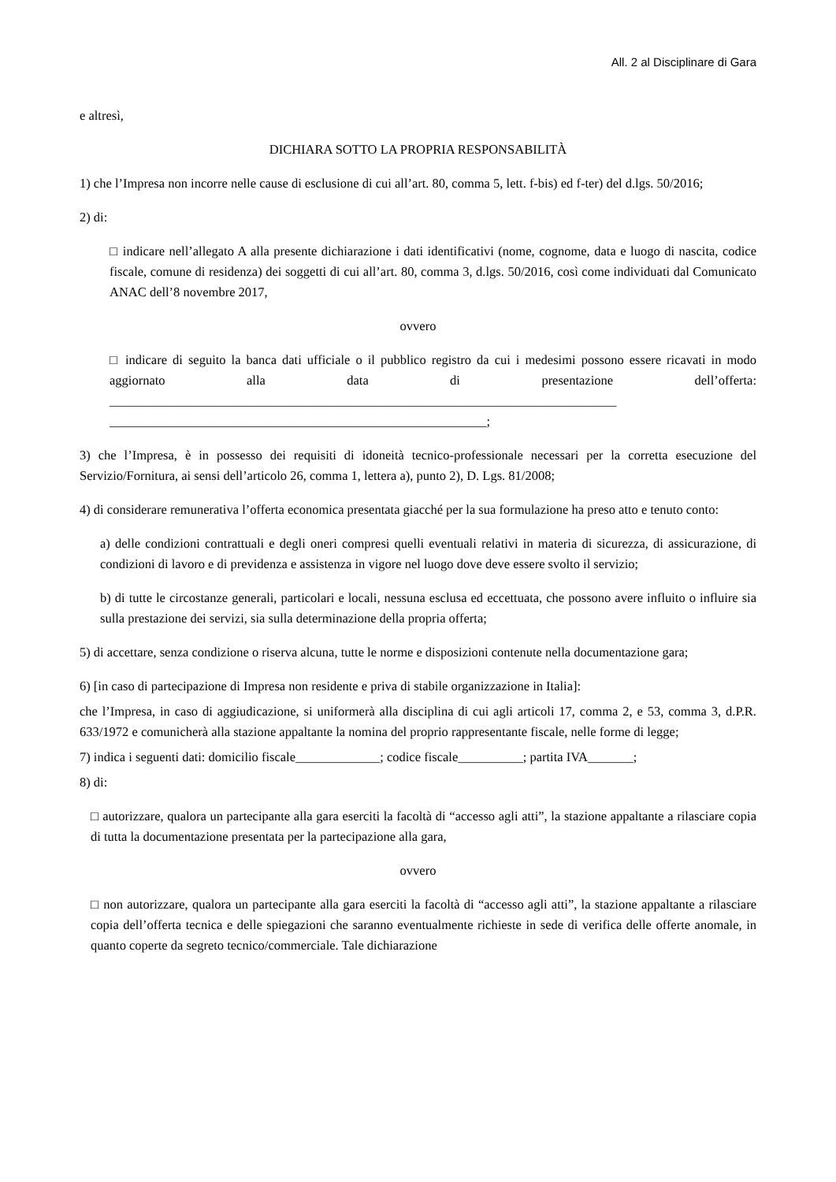All. 2 al Disciplinare di Gara
e altresì,
DICHIARA SOTTO LA PROPRIA RESPONSABILITÀ
1) che l’Impresa non incorre nelle cause di esclusione di cui all’art. 80, comma 5, lett. f-bis) ed f-ter) del d.lgs. 50/2016;
2) di:
□ indicare nell’allegato A alla presente dichiarazione i dati identificativi (nome, cognome, data e luogo di nascita, codice fiscale, comune di residenza) dei soggetti di cui all’art. 80, comma 3, d.lgs. 50/2016, così come individuati dal Comunicato ANAC dell’8 novembre 2017,
ovvero
□ indicare di seguito la banca dati ufficiale o il pubblico registro da cui i medesimi possono essere ricavati in modo aggiornato alla data di presentazione dell’offerta: ______________________________________________________________________________ __________________________________________________________;
3) che l’Impresa, è in possesso dei requisiti di idoneità tecnico-professionale necessari per la corretta esecuzione del Servizio/Fornitura, ai sensi dell’articolo 26, comma 1, lettera a), punto 2), D. Lgs. 81/2008;
4) di considerare remunerativa l’offerta economica presentata giacché per la sua formulazione ha preso atto e tenuto conto:
a) delle condizioni contrattuali e degli oneri compresi quelli eventuali relativi in materia di sicurezza, di assicurazione, di condizioni di lavoro e di previdenza e assistenza in vigore nel luogo dove deve essere svolto il servizio;
b) di tutte le circostanze generali, particolari e locali, nessuna esclusa ed eccettuata, che possono avere influito o influire sia sulla prestazione dei servizi, sia sulla determinazione della propria offerta;
5) di accettare, senza condizione o riserva alcuna, tutte le norme e disposizioni contenute nella documentazione gara;
6) [in caso di partecipazione di Impresa non residente e priva di stabile organizzazione in Italia]:
che l’Impresa, in caso di aggiudicazione, si uniformerà alla disciplina di cui agli articoli 17, comma 2, e 53, comma 3, d.P.R. 633/1972 e comunicherà alla stazione appaltante la nomina del proprio rappresentante fiscale, nelle forme di legge;
7) indica i seguenti dati: domicilio fiscale_____________; codice fiscale__________; partita IVA_______;
8) di:
□ autorizzare, qualora un partecipante alla gara eserciti la facoltà di “accesso agli atti”, la stazione appaltante a rilasciare copia di tutta la documentazione presentata per la partecipazione alla gara,
ovvero
□ non autorizzare, qualora un partecipante alla gara eserciti la facoltà di “accesso agli atti”, la stazione appaltante a rilasciare copia dell’offerta tecnica e delle spiegazioni che saranno eventualmente richieste in sede di verifica delle offerte anomale, in quanto coperte da segreto tecnico/commerciale. Tale dichiarazione